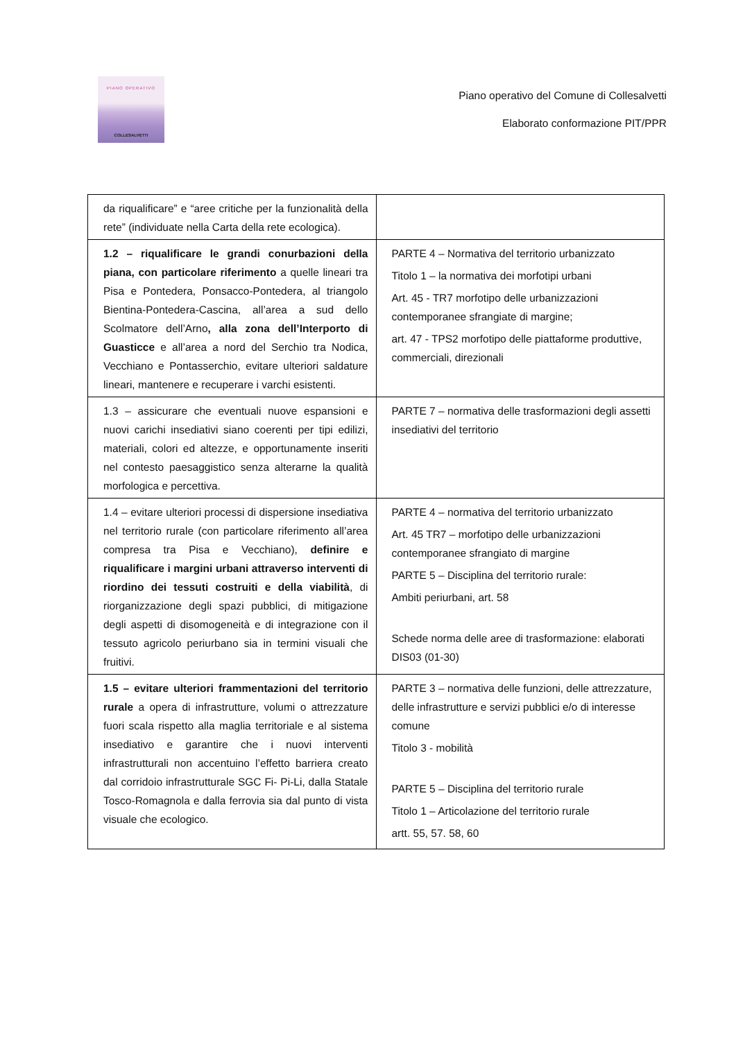PIANO OPERATIVO
COLLESALVETTI
Piano operativo del Comune di Collesalvetti
Elaborato conformazione PIT/PPR
| da riqualificare” e “aree critiche per la funzionalità della rete” (individuate nella Carta della rete ecologica). | |
| 1.2 – riqualificare le grandi conurbazioni della piana, con particolare riferimento a quelle lineari tra Pisa e Pontedera, Ponsacco-Pontedera, al triangolo Bientina-Pontedera-Cascina, all’area a sud dello Scolmatore dell’Arno , alla zona dell’Interporto di Guasticce e all’area a nord del Serchio tra Nodica, Vecchiano e Pontasserchio, evitare ulteriori saldature lineari, mantenere e recuperare i varchi esistenti. | PARTE 4 – Normativa del territorio urbanizzato Titolo 1 – la normativa dei morfotipi urbani Art. 45 - TR7 morfotipo delle urbanizzazioni contemporanee sfrangiate di margine; art. 47 - TPS2 morfotipo delle piattaforme produttive, commerciali, direzionali |
| 1.3 – assicurare che eventuali nuove espansioni e nuovi carichi insediativi siano coerenti per tipi edilizi, materiali, colori ed altezze, e opportunamente inseriti nel contesto paesaggistico senza alterarne la qualità morfologica e percettiva. | PARTE 7 – normativa delle trasformazioni degli assetti insediativi del territorio |
| 1.4 – evitare ulteriori processi di dispersione insediativa nel territorio rurale (con particolare riferimento all’area compresa tra Pisa e Vecchiano), definire e riqualificare i margini urbani attraverso interventi di riordino dei tessuti costruiti e della viabilità , di riorganizzazione degli spazi pubblici, di mitigazione degli aspetti di disomogeneità e di integrazione con il tessuto agricolo periurbano sia in termini visuali che fruitivi. | PARTE 4 – normativa del territorio urbanizzato Art. 45 TR7 – morfotipo delle urbanizzazioni contemporanee sfrangiato di margine PARTE 5 – Disciplina del territorio rurale: Ambiti periurbani, art. 58 Schede norma delle aree di trasformazione: elaborati DIS03 (01-30) |
| 1.5 – evitare ulteriori frammentazioni del territorio rurale a opera di infrastrutture, volumi o attrezzature fuori scala rispetto alla maglia territoriale e al sistema insediativo e garantire che i nuovi interventi infrastrutturali non accentuino l’effetto barriera creato dal corridoio infrastrutturale SGC Fi- Pi-Li, dalla Statale Tosco-Romagnola e dalla ferrovia sia dal punto di vista visuale che ecologico. | PARTE 3 – normativa delle funzioni, delle attrezzature, delle infrastrutture e servizi pubblici e/o di interesse comune Titolo 3 - mobilità PARTE 5 – Disciplina del territorio rurale Titolo 1 – Articolazione del territorio rurale artt. 55, 57. 58, 60 |